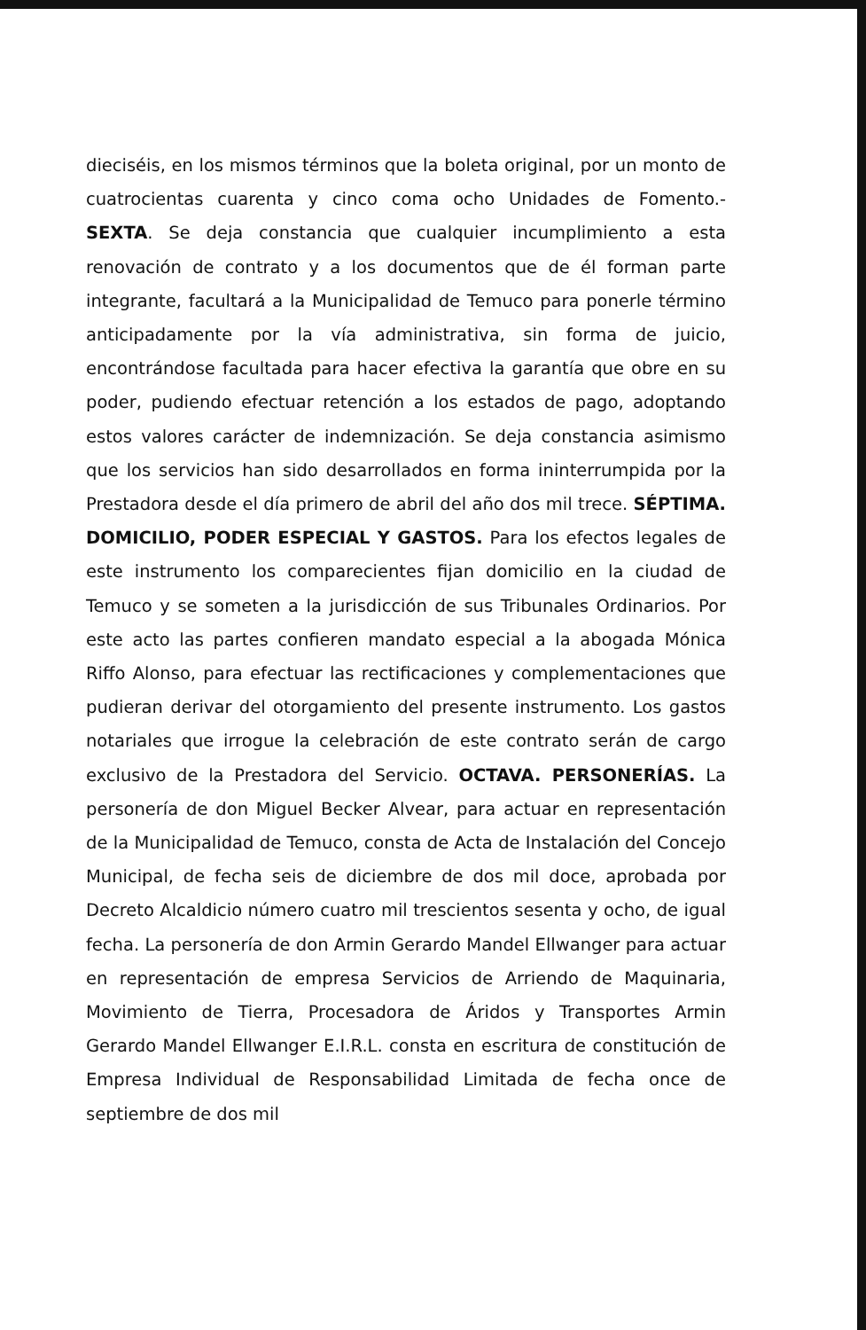dieciséis, en los mismos términos que la boleta original, por un monto de cuatrocientas cuarenta y cinco coma ocho Unidades de Fomento.- SEXTA. Se deja constancia que cualquier incumplimiento a esta renovación de contrato y a los documentos que de él forman parte integrante, facultará a la Municipalidad de Temuco para ponerle término anticipadamente por la vía administrativa, sin forma de juicio, encontrándose facultada para hacer efectiva la garantía que obre en su poder, pudiendo efectuar retención a los estados de pago, adoptando estos valores carácter de indemnización. Se deja constancia asimismo que los servicios han sido desarrollados en forma ininterrumpida por la Prestadora desde el día primero de abril del año dos mil trece. SÉPTIMA. DOMICILIO, PODER ESPECIAL Y GASTOS. Para los efectos legales de este instrumento los comparecientes fijan domicilio en la ciudad de Temuco y se someten a la jurisdicción de sus Tribunales Ordinarios. Por este acto las partes confieren mandato especial a la abogada Mónica Riffo Alonso, para efectuar las rectificaciones y complementaciones que pudieran derivar del otorgamiento del presente instrumento. Los gastos notariales que irrogue la celebración de este contrato serán de cargo exclusivo de la Prestadora del Servicio. OCTAVA. PERSONERÍAS. La personería de don Miguel Becker Alvear, para actuar en representación de la Municipalidad de Temuco, consta de Acta de Instalación del Concejo Municipal, de fecha seis de diciembre de dos mil doce, aprobada por Decreto Alcaldicio número cuatro mil trescientos sesenta y ocho, de igual fecha. La personería de don Armin Gerardo Mandel Ellwanger para actuar en representación de empresa Servicios de Arriendo de Maquinaria, Movimiento de Tierra, Procesadora de Áridos y Transportes Armin Gerardo Mandel Ellwanger E.I.R.L. consta en escritura de constitución de Empresa Individual de Responsabilidad Limitada de fecha once de septiembre de dos mil